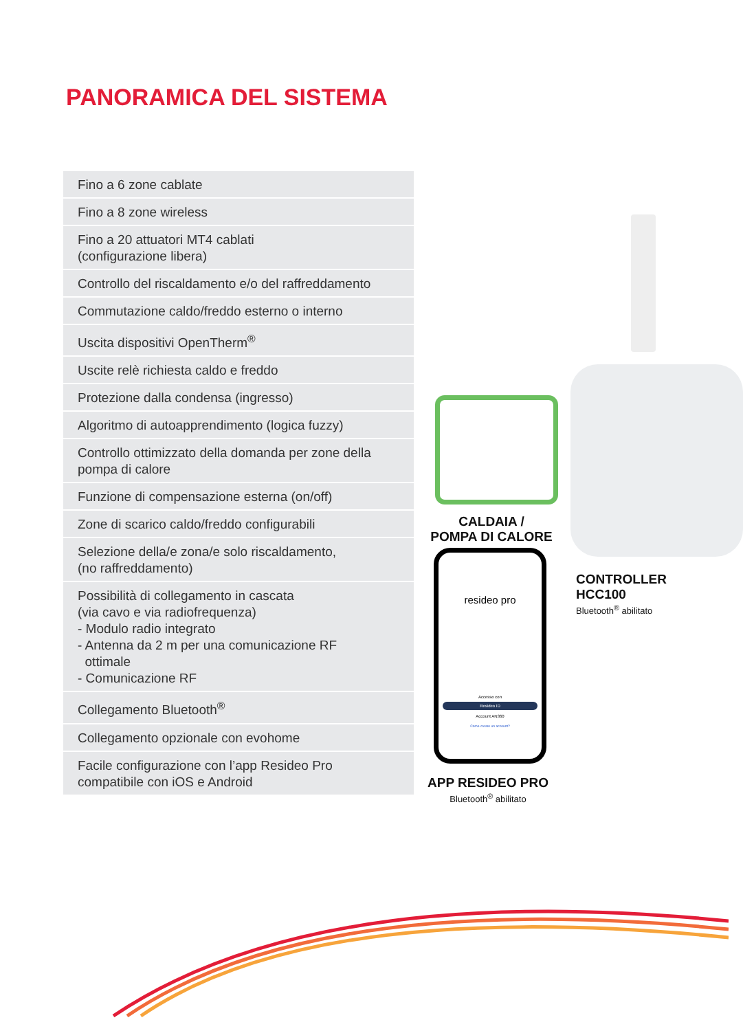PANORAMICA DEL SISTEMA
| Fino a 6 zone cablate |
| Fino a 8 zone wireless |
| Fino a 20 attuatori MT4 cablati (configurazione libera) |
| Controllo del riscaldamento e/o del raffreddamento |
| Commutazione caldo/freddo esterno o interno |
| Uscita dispositivi OpenTherm<sup>®</sup> |
| Uscite relè richiesta caldo e freddo |
| Protezione dalla condensa (ingresso) |
| Algoritmo di autoapprendimento (logica fuzzy) |
| Controllo ottimizzato della domanda per zone della pompa di calore |
| Funzione di compensazione esterna (on/off) |
| Zone di scarico caldo/freddo configurabili |
| Selezione della/e zona/e solo riscaldamento, (no raffreddamento) |
| Possibilità di collegamento in cascata (via cavo e via radiofrequenza) - Modulo radio integrato - Antenna da 2 m per una comunicazione RF ottimale - Comunicazione RF |
| Collegamento Bluetooth<sup>®</sup> |
| Collegamento opzionale con evohome |
| Facile configurazione con l’app Resideo Pro compatibile con iOS e Android |
CALDAIA /
POMPA DI CALORE
resideo pro
Accesso con
Resideo ID
Account AN360
Come creare un account?
APP RESIDEO PRO
Bluetooth<sup>®</sup> abilitato
CONTROLLER
HCC100
Bluetooth<sup>®</sup> abilitato